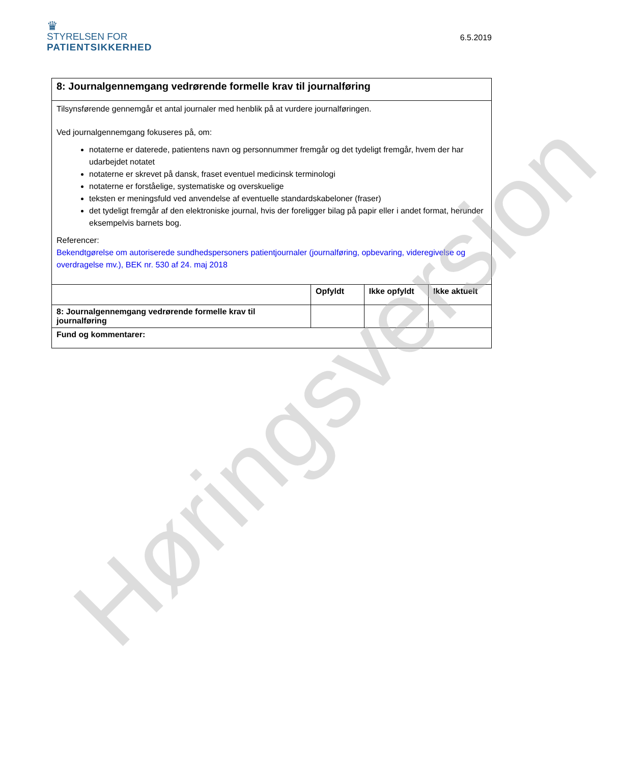♛
STYRELSEN FOR
PATIENTSIKKERHED
6.5.2019
| 8: Journalgennemgang vedrørende formelle krav til journalføring | | | |
| Tilsynsførende gennemgår et antal journaler med henblik på at vurdere journalføringen. Ved journalgennemgang fokuseres på, om: notaterne er daterede, patientens navn og personnummer fremgår og det tydeligt fremgår, hvem der har udarbejdet notatet notaterne er skrevet på dansk, fraset eventuel medicinsk terminologi notaterne er forståelige, systematiske og overskuelige teksten er meningsfuld ved anvendelse af eventuelle standardskabeloner (fraser) det tydeligt fremgår af den elektroniske journal, hvis der foreligger bilag på papir eller i andet format, herunder eksempelvis barnets bog. Referencer: Bekendtgørelse om autoriserede sundhedspersoners patientjournaler (journalføring, opbevaring, videregivelse og overdragelse mv.), BEK nr. 530 af 24. maj 2018 | | | |
| | Opfyldt | Ikke opfyldt | Ikke aktuelt |
| 8: Journalgennemgang vedrørende formelle krav til journalføring | | | |
| Fund og kommentarer: | | | |
Høringsversion